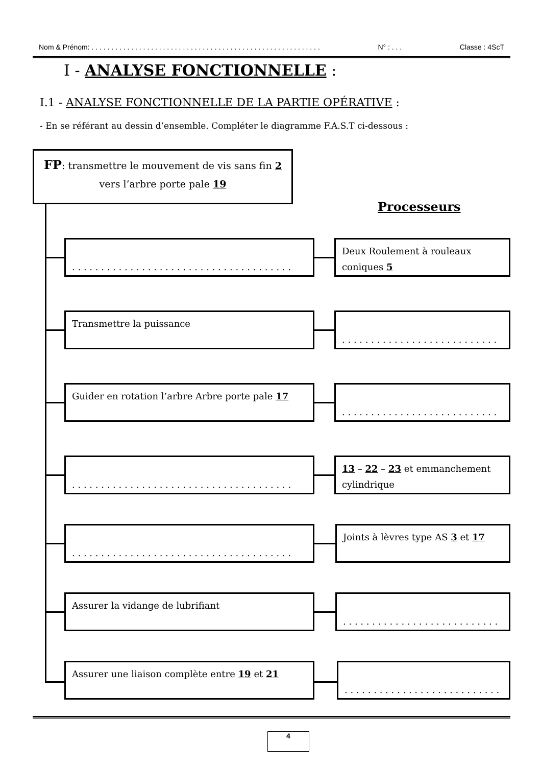Nom & Prénom: . . . . . . . . . . . . . . . . . . . . . . . . . . . . . . . . . . . . . . . . . . . . . . . . . . . . . . . . . . N° : . . . Classe : 4ScT
I - ANALYSE FONCTIONNELLE :
I.1 - ANALYSE FONCTIONNELLE DE LA PARTIE OPÉRATIVE :
- En se référant au dessin d’ensemble. Compléter le diagramme F.A.S.T ci-dessous :
FP: transmettre le mouvement de vis sans fin 2 vers l’arbre porte pale 19
Processeurs
. . . . . . . . . . . . . . . . . . . . . . . . . . . . . . . . . . . . . .
Deux Roulement à rouleaux coniques 5
Transmettre la puissance
. . . . . . . . . . . . . . . . . . . . . . . . . . .
Guider en rotation l’arbre Arbre porte pale 17
. . . . . . . . . . . . . . . . . . . . . . . . . . .
. . . . . . . . . . . . . . . . . . . . . . . . . . . . . . . . . . . . . .
13 – 22 – 23 et emmanchement cylindrique
. . . . . . . . . . . . . . . . . . . . . . . . . . . . . . . . . . . . . .
Joints à lèvres type AS 3 et 17
Assurer la vidange de lubrifiant
. . . . . . . . . . . . . . . . . . . . . . . . . . .
Assurer une liaison complète entre 19 et 21
. . . . . . . . . . . . . . . . . . . . . . . . . . .
4